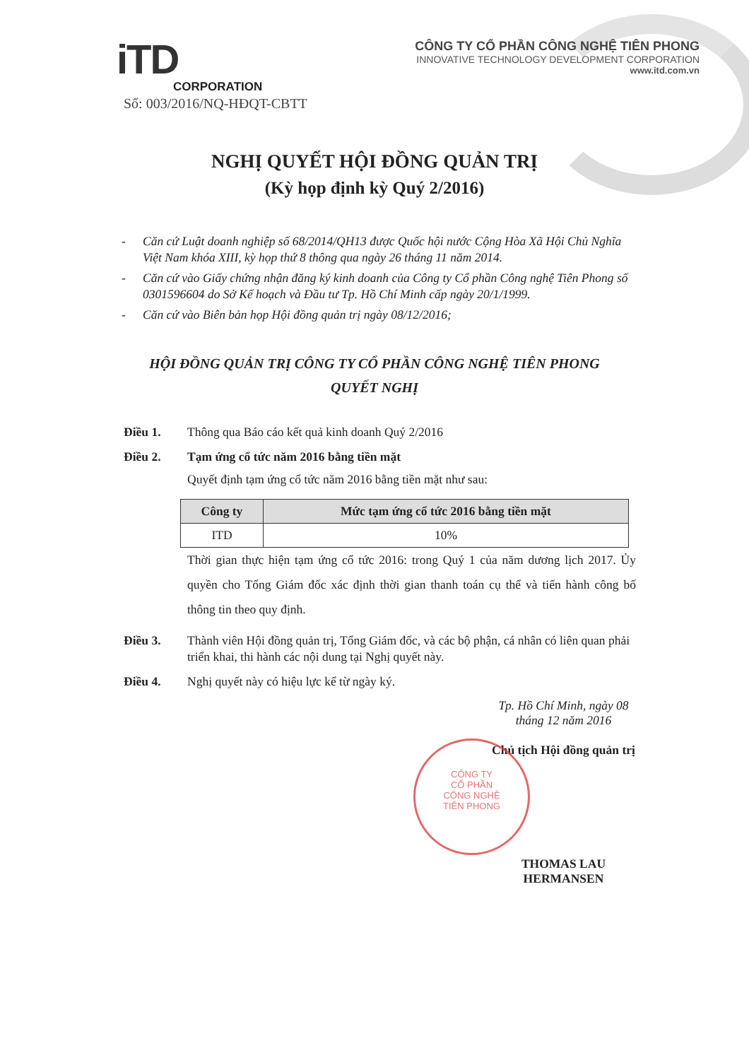iTD
CORPORATION
CÔNG TY CỔ PHẦN CÔNG NGHỆ TIÊN PHONG
INNOVATIVE TECHNOLOGY DEVELOPMENT CORPORATION
www.itd.com.vn
Số: 003/2016/NQ-HĐQT-CBTT
NGHỊ QUYẾT HỘI ĐỒNG QUẢN TRỊ
(Kỳ họp định kỳ Quý 2/2016)
- Căn cứ Luật doanh nghiệp số 68/2014/QH13 được Quốc hội nước Cộng Hòa Xã Hội Chủ Nghĩa Việt Nam khóa XIII, kỳ họp thứ 8 thông qua ngày 26 tháng 11 năm 2014.
- Căn cứ vào Giấy chứng nhận đăng ký kinh doanh của Công ty Cổ phần Công nghệ Tiên Phong số 0301596604 do Sở Kế hoạch và Đầu tư Tp. Hồ Chí Minh cấp ngày 20/1/1999.
- Căn cứ vào Biên bản họp Hội đồng quản trị ngày 08/12/2016;
HỘI ĐỒNG QUẢN TRỊ CÔNG TY CỔ PHẦN CÔNG NGHỆ TIÊN PHONG
QUYẾT NGHỊ
Điều 1. Thông qua Báo cáo kết quả kinh doanh Quý 2/2016
Điều 2. Tạm ứng cổ tức năm 2016 bằng tiền mặt
Quyết định tạm ứng cổ tức năm 2016 bằng tiền mặt như sau:
| Công ty | Mức tạm ứng cổ tức 2016 bằng tiền mặt |
| --- | --- |
| ITD | 10% |
Thời gian thực hiện tạm ứng cổ tức 2016: trong Quý 1 của năm dương lịch 2017. Ủy quyền cho Tổng Giám đốc xác định thời gian thanh toán cụ thể và tiến hành công bố thông tin theo quy định.
Điều 3. Thành viên Hội đồng quản trị, Tổng Giám đốc, và các bộ phận, cá nhân có liên quan phải triển khai, thi hành các nội dung tại Nghị quyết này.
Điều 4. Nghị quyết này có hiệu lực kể từ ngày ký.
Tp. Hồ Chí Minh, ngày 08 tháng 12 năm 2016
Chủ tịch Hội đồng quản trị
THOMAS LAU HERMANSEN
CÔNG TY
CỔ PHẦN
CÔNG NGHỆ
TIÊN PHONG